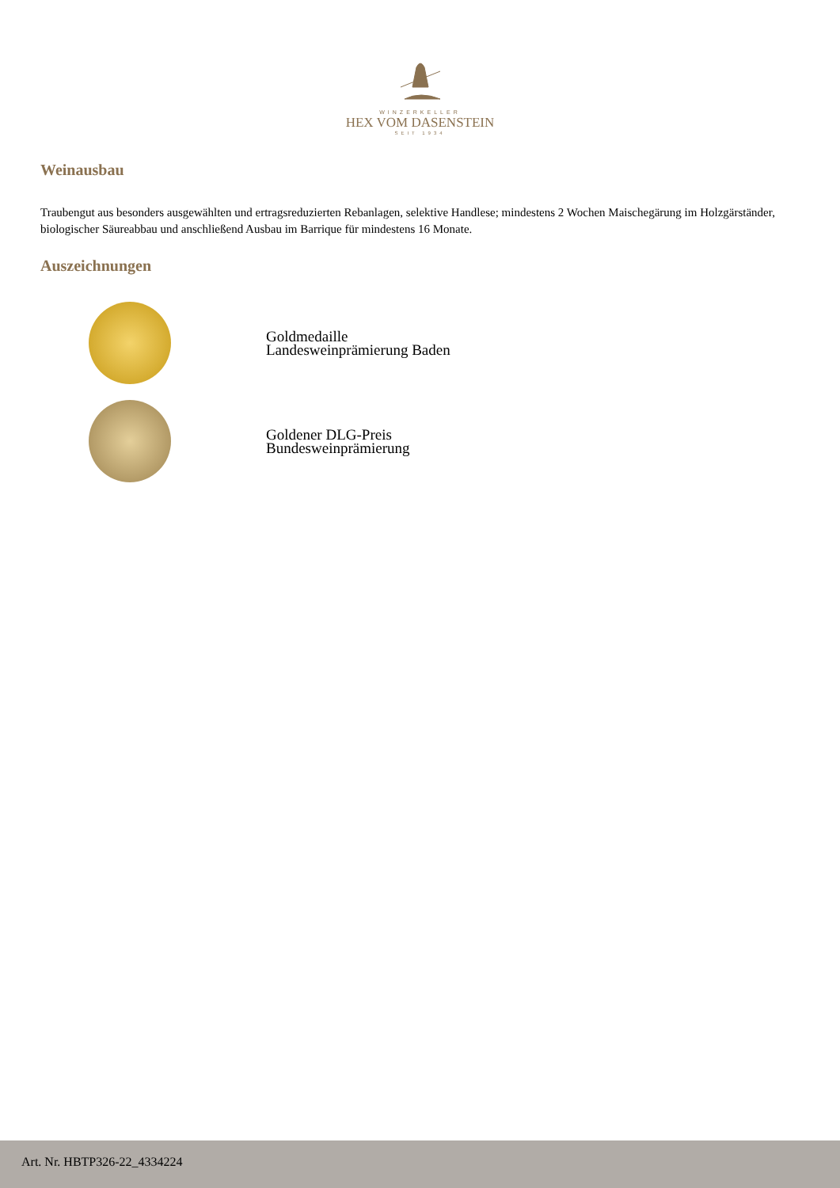WINZERKELLER
HEX VOM DASENSTEIN
SEIT 1934
Weinausbau
Traubengut aus besonders ausgewählten und ertragsreduzierten Rebanlagen, selektive Handlese; mindestens 2 Wochen Maischegärung im Holzgärständer, biologischer Säureabbau und anschließend Ausbau im Barrique für mindestens 16 Monate.
Auszeichnungen
Goldmedaille
Landesweinprämierung Baden
Goldener DLG-Preis
Bundesweinprämierung
Art. Nr. HBTP326-22_4334224